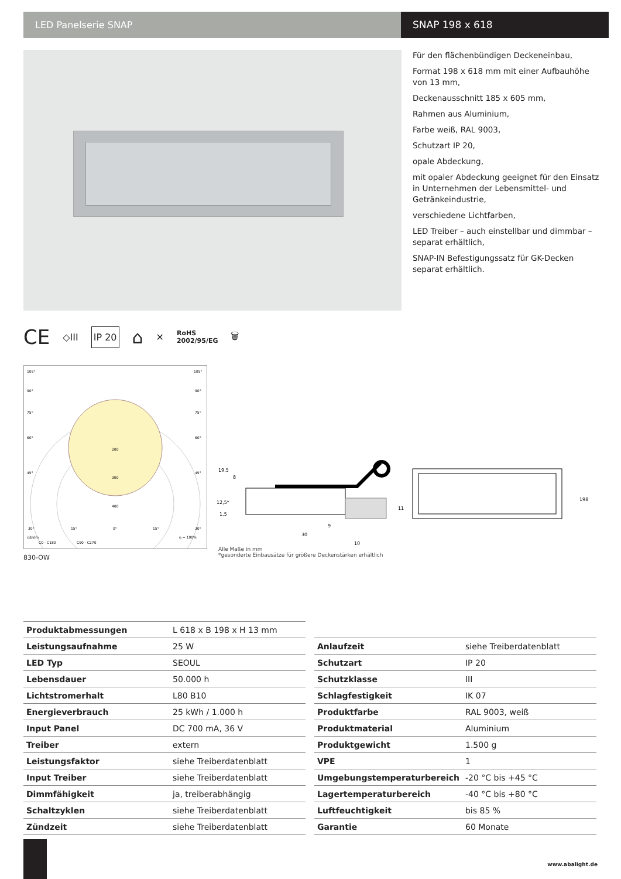LED Panelserie SNAP SNAP 198 x 618
Für den flächenbündigen Deckeneinbau,
Format 198 x 618 mm mit einer Aufbauhöhe von 13 mm,
Deckenausschnitt 185 x 605 mm,
Rahmen aus Aluminium,
Farbe weiß, RAL 9003,
Schutzart IP 20,
opale Abdeckung,
mit opaler Abdeckung geeignet für den Einsatz in Unternehmen der Lebensmittel- und Getränkeindustrie,
verschiedene Lichtfarben,
LED Treiber – auch einstellbar und dimmbar – separat erhältlich,
SNAP-IN Befestigungssatz für GK-Decken separat erhältlich.
CE ◇III IP 20 ⌂ ✕ RoHS
2002/95/EG 🗑
105°
105°
90°
90°
75°
75°
60°
60°
200
45°
45°
300
400
30°
15°
0°
15°
30°
cd/klm
η = 100%
C0 - C180
C90 - C270
830-OW
19,5
8
12,5*
1,5
9
30
10
11
198
Alle Maße in mm
*gesonderte Einbausätze für größere Deckenstärken erhältlich
| Produktabmessungen | L 618 x B 198 x H 13 mm |
| Leistungsaufnahme | 25 W |
| LED Typ | SEOUL |
| Lebensdauer | 50.000 h |
| Lichtstromerhalt | L80 B10 |
| Energieverbrauch | 25 kWh / 1.000 h |
| Input Panel | DC 700 mA, 36 V |
| Treiber | extern |
| Leistungsfaktor | siehe Treiberdatenblatt |
| Input Treiber | siehe Treiberdatenblatt |
| Dimmfähigkeit | ja, treiberabhängig |
| Schaltzyklen | siehe Treiberdatenblatt |
| Zündzeit | siehe Treiberdatenblatt |
| Anlaufzeit | siehe Treiberdatenblatt |
| Schutzart | IP 20 |
| Schutzklasse | III |
| Schlagfestigkeit | IK 07 |
| Produktfarbe | RAL 9003, weiß |
| Produktmaterial | Aluminium |
| Produktgewicht | 1.500 g |
| VPE | 1 |
| Umgebungstemperaturbereich | -20 °C bis +45 °C |
| Lagertemperaturbereich | -40 °C bis +80 °C |
| Luftfeuchtigkeit | bis 85 % |
| Garantie | 60 Monate |
www.abalight.de